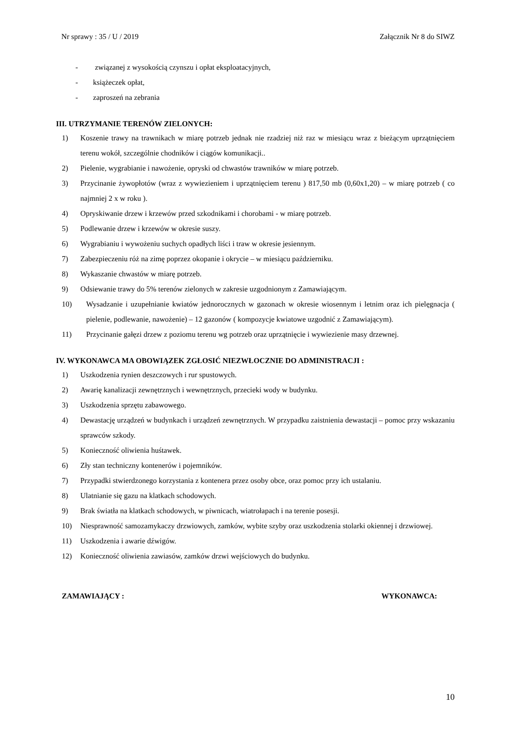Nr sprawy : 35 / U / 2019 Załącznik Nr 8 do SIWZ
- związanej z wysokością czynszu i opłat eksploatacyjnych,
- książeczek opłat,
- zaproszeń na zebrania
III. UTRZYMANIE TERENÓW ZIELONYCH:
1) Koszenie trawy na trawnikach w miarę potrzeb jednak nie rzadziej niż raz w miesiącu wraz z bieżącym uprzątnięciem terenu wokół, szczególnie chodników i ciągów komunikacji..
2) Pielenie, wygrabianie i nawożenie, opryski od chwastów trawników w miarę potrzeb.
3) Przycinanie żywopłotów (wraz z wywiezieniem i uprzątnięciem terenu ) 817,50 mb (0,60x1,20) – w miarę potrzeb ( co najmniej 2 x w roku ).
4) Opryskiwanie drzew i krzewów przed szkodnikami i chorobami - w miarę potrzeb.
5) Podlewanie drzew i krzewów w okresie suszy.
6) Wygrabianiu i wywożeniu suchych opadłych liści i traw w okresie jesiennym.
7) Zabezpieczeniu róż na zimę poprzez okopanie i okrycie – w miesiącu październiku.
8) Wykaszanie chwastów w miarę potrzeb.
9) Odsiewanie trawy do 5% terenów zielonych w zakresie uzgodnionym z Zamawiającym.
10) Wysadzanie i uzupełnianie kwiatów jednorocznych w gazonach w okresie wiosennym i letnim oraz ich pielęgnacja ( pielenie, podlewanie, nawożenie) – 12 gazonów ( kompozycje kwiatowe uzgodnić z Zamawiającym).
11) Przycinanie gałęzi drzew z poziomu terenu wg potrzeb oraz uprzątnięcie i wywiezienie masy drzewnej.
IV. WYKONAWCA MA OBOWIĄZEK ZGŁOSIĆ NIEZWŁOCZNIE DO ADMINISTRACJI :
1) Uszkodzenia rynien deszczowych i rur spustowych.
2) Awarię kanalizacji zewnętrznych i wewnętrznych, przecieki wody w budynku.
3) Uszkodzenia sprzętu zabawowego.
4) Dewastację urządzeń w budynkach i urządzeń zewnętrznych. W przypadku zaistnienia dewastacji – pomoc przy wskazaniu sprawców szkody.
5) Konieczność oliwienia huśtawek.
6) Zły stan techniczny kontenerów i pojemników.
7) Przypadki stwierdzonego korzystania z kontenera przez osoby obce, oraz pomoc przy ich ustalaniu.
8) Ulatnianie się gazu na klatkach schodowych.
9) Brak światła na klatkach schodowych, w piwnicach, wiatrołapach i na terenie posesji.
10) Niesprawność samozamykaczy drzwiowych, zamków, wybite szyby oraz uszkodzenia stolarki okiennej i drzwiowej.
11) Uszkodzenia i awarie dźwigów.
12) Konieczność oliwienia zawiasów, zamków drzwi wejściowych do budynku.
ZAMAWIAJĄCY : WYKONAWCA:
10